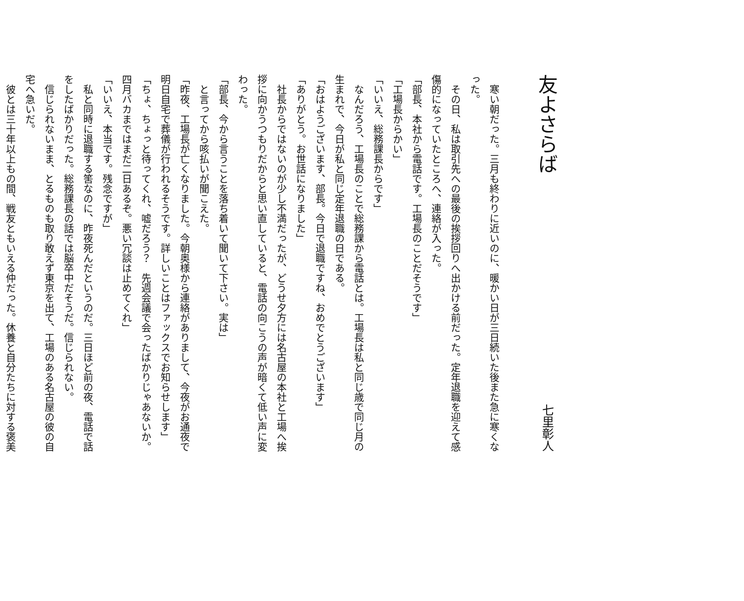友よさらば
七里彰人
　寒い朝だった。三月も終わりに近いのに、暖かい日が三日続いた後また急に寒くなった。
　その日、私は取引先への最後の挨拶回りへ出かける前だった。定年退職を迎えて感傷的になっていたところへ、連絡が入った。
「部長、本社から電話です。工場長のことだそうです」
「工場長からかい」
「いいえ、総務課長からです」
　なんだろう、工場長のことで総務課から電話とは。工場長は私と同じ歳で同じ月の生まれで、今日が私と同じ定年退職の日である。
「おはようございます、部長。今日で退職ですね、おめでとうございます」
「ありがとう。お世話になりました」
　社長からではないのが少し不満だったが、どうせ夕方には名古屋の本社と工場へ挨拶に向かうつもりだからと思い直していると、電話の向こうの声が暗くて低い声に変わった。
「部長、今から言うことを落ち着いて聞いて下さい。実は」
　と言ってから咳払いが聞こえた。
「昨夜、工場長が亡くなりました。今朝奥様から連絡がありまして、今夜がお通夜で明日自宅で葬儀が行われるそうです。詳しいことはファックスでお知らせします」
「ちょ、ちょっと待ってくれ、嘘だろう？　先週会議で会ったばかりじゃあないか。四月バカまではまだ二日あるぞ。悪い冗談は止めてくれ」
「いいえ、本当です。残念ですが」
　私と同時に退職する筈なのに、昨夜死んだというのだ。三日ほど前の夜、電話で話をしたばかりだった。総務課長の話では脳卒中だそうだ。信じられない。
　信じられないまま、とるものも取り敢えず東京を出て、工場のある名古屋の彼の自宅へ急いだ。
　彼とは三十年以上もの間、戦友ともいえる仲だった。休養と自分たちに対する褒美